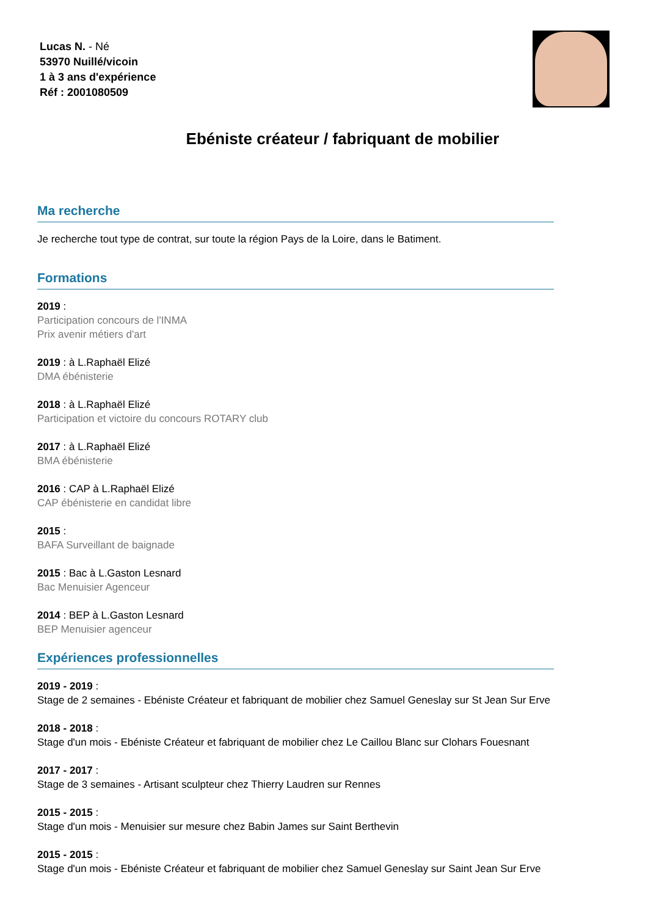Lucas N. - Né
53970 Nuillé/vicoin
1 à 3 ans d'expérience
Réf : 2001080509
Ebéniste créateur / fabriquant de mobilier
Ma recherche
Je recherche tout type de contrat, sur toute la région Pays de la Loire, dans le Batiment.
Formations
2019 :
Participation concours de l'INMA
Prix avenir métiers d'art
2019 : à L.Raphaël Elizé
DMA ébénisterie
2018 : à L.Raphaël Elizé
Participation et victoire du concours ROTARY club
2017 : à L.Raphaël Elizé
BMA ébénisterie
2016 : CAP à L.Raphaël Elizé
CAP ébénisterie en candidat libre
2015 :
BAFA Surveillant de baignade
2015 : Bac à L.Gaston Lesnard
Bac Menuisier Agenceur
2014 : BEP à L.Gaston Lesnard
BEP Menuisier agenceur
Expériences professionnelles
2019 - 2019 :
Stage de 2 semaines - Ebéniste Créateur et fabriquant de mobilier chez Samuel Geneslay sur St Jean Sur Erve
2018 - 2018 :
Stage d'un mois - Ebéniste Créateur et fabriquant de mobilier chez Le Caillou Blanc sur Clohars Fouesnant
2017 - 2017 :
Stage de 3 semaines - Artisant sculpteur chez Thierry Laudren sur Rennes
2015 - 2015 :
Stage d'un mois - Menuisier sur mesure chez Babin James sur Saint Berthevin
2015 - 2015 :
Stage d'un mois - Ebéniste Créateur et fabriquant de mobilier chez Samuel Geneslay sur Saint Jean Sur Erve